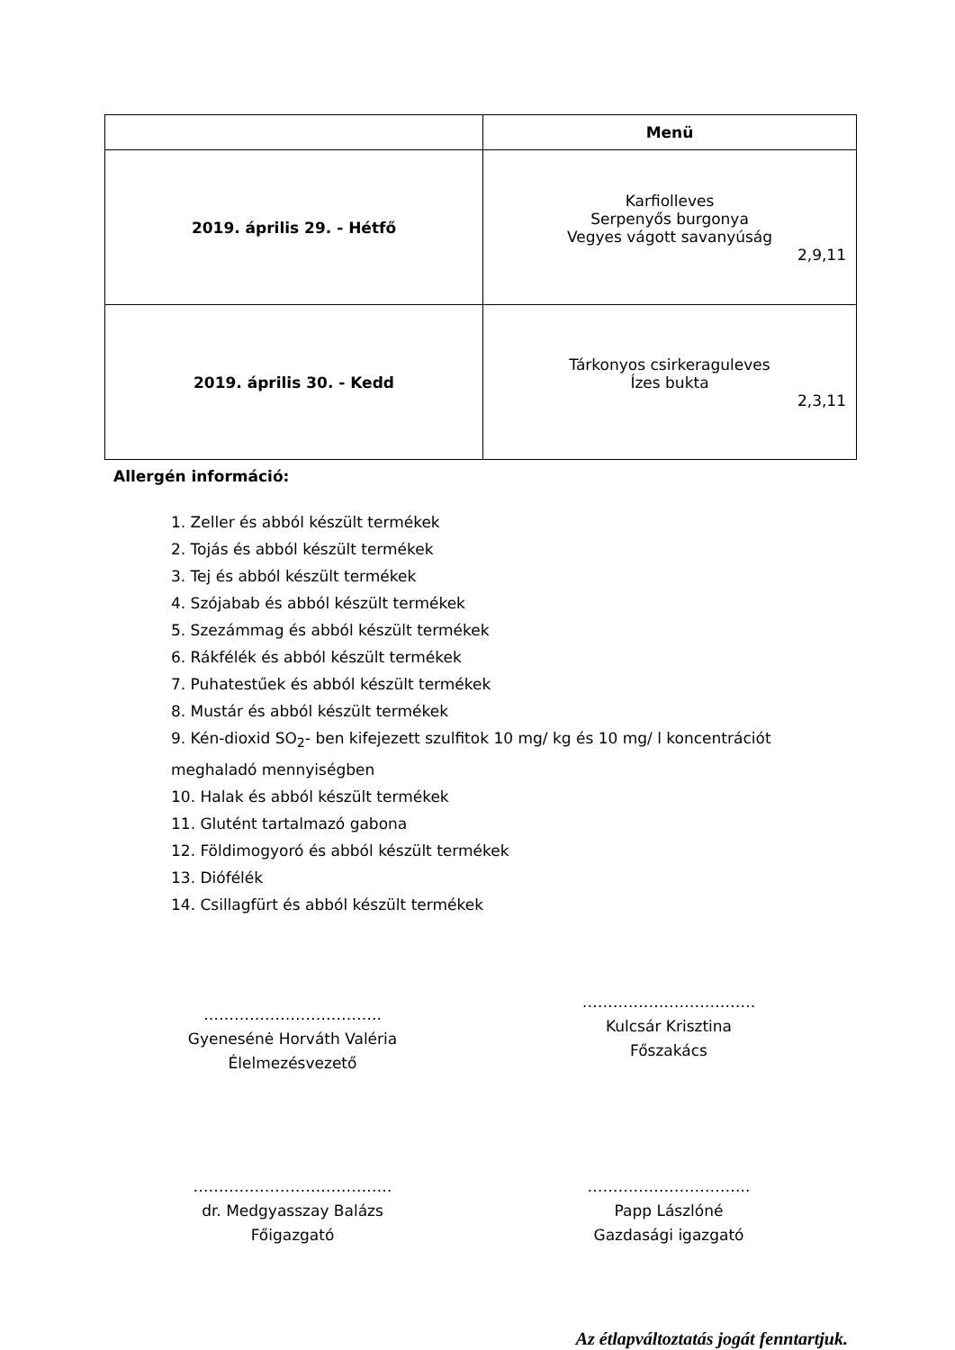| | Menü |
| --- | --- |
| 2019. április 29. - Hétfő | Karfiolleves Serpenyős burgonya Vegyes vágott savanyúság 2,9,11 |
| 2019. április 30. - Kedd | Tárkonyos csirkeraguleves Ízes bukta 2,3,11 |
Allergén információ:
1. Zeller és abból készült termékek
2. Tojás és abból készült termékek
3. Tej és abból készült termékek
4. Szójabab és abból készült termékek
5. Szezámmag és abból készült termékek
6. Rákfélék és abból készült termékek
7. Puhatestűek és abból készült termékek
8. Mustár és abból készült termékek
9. Kén-dioxid SO<sub>2</sub>- ben kifejezett szulfitok 10 mg/ kg és 10 mg/ l koncentrációt meghaladó mennyiségben
10. Halak és abból készült termékek
11. Glutént tartalmazó gabona
12. Földimogyoró és abból készült termékek
13. Diófélék
14. Csillagfürt és abból készült termékek
……………………………..
Gyenesénė Horváth Valéria
Élelmezésvezető
…………………………….
Kulcsár Krisztina
Főszakács
…………………………………
dr. Medgyasszay Balázs
Főigazgató
…………………………..
Papp Lászlóné
Gazdasági igazgató
Az étlapváltoztatás jogát fenntartjuk.